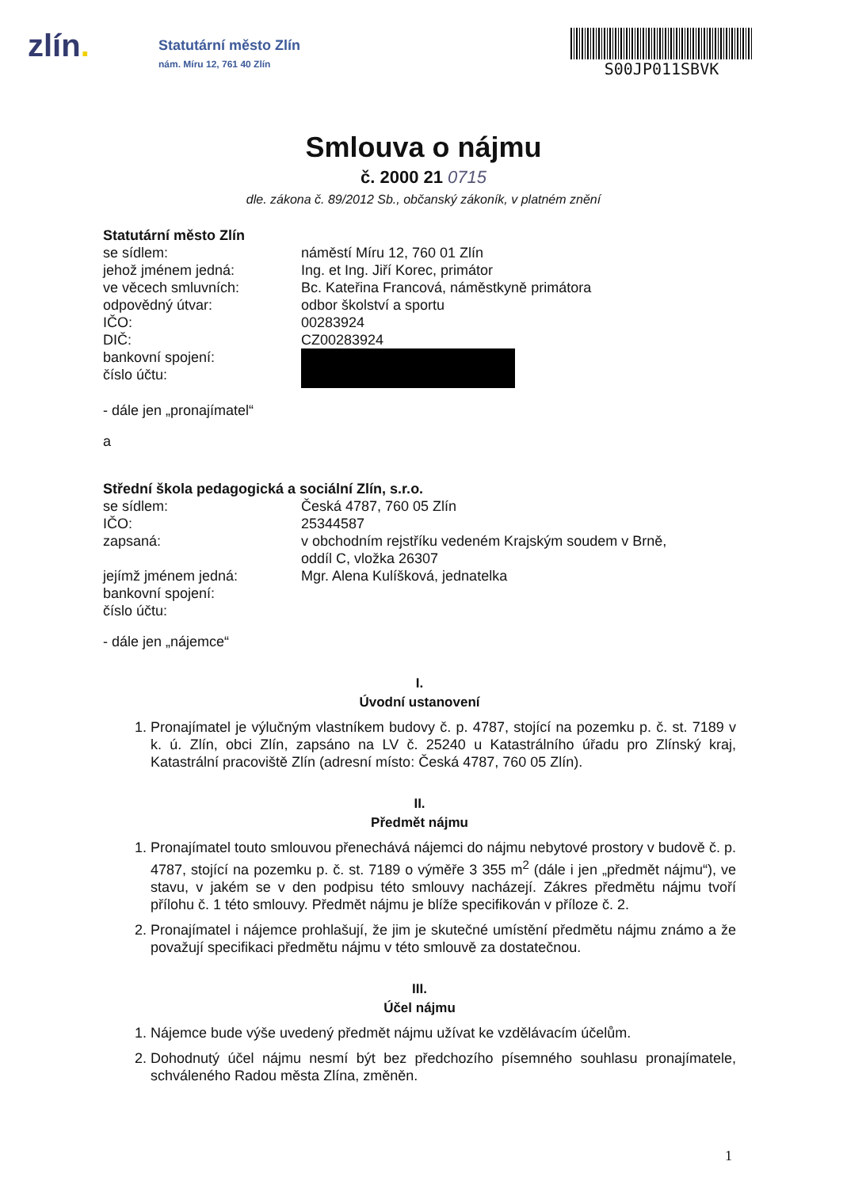zlín.
Statutární město Zlín
nám. Míru 12, 761 40 Zlín
S00JP011SBVK
Smlouva o nájmu
č. 2000 21 0715
dle. zákona č. 89/2012 Sb., občanský zákoník, v platném znění
Statutární město Zlín
se sídlem: náměstí Míru 12, 760 01 Zlín
jehož jménem jedná: Ing. et Ing. Jiří Korec, primátor
ve věcech smluvních: Bc. Kateřina Francová, náměstkyně primátora
odpovědný útvar: odbor školství a sportu
IČO: 00283924
DIČ: CZ00283924
bankovní spojení:
číslo účtu:
- dále jen „pronajímatel“
a
Střední škola pedagogická a sociální Zlín, s.r.o.
se sídlem: Česká 4787, 760 05 Zlín
IČO: 25344587
zapsaná: v obchodním rejstříku vedeném Krajským soudem v Brně,
oddíl C, vložka 26307
jejímž jménem jedná: Mgr. Alena Kulíšková, jednatelka
bankovní spojení:
číslo účtu:
- dále jen „nájemce“
I.
Úvodní ustanovení
1. Pronajímatel je výlučným vlastníkem budovy č. p. 4787, stojící na pozemku p. č. st. 7189 v k. ú. Zlín, obci Zlín, zapsáno na LV č. 25240 u Katastrálního úřadu pro Zlínský kraj, Katastrální pracoviště Zlín (adresní místo: Česká 4787, 760 05 Zlín).
II.
Předmět nájmu
1. Pronajímatel touto smlouvou přenechává nájemci do nájmu nebytové prostory v budově č. p. 4787, stojící na pozemku p. č. st. 7189 o výměře 3 355 m<sup>2</sup> (dále i jen „předmět nájmu“), ve stavu, v jakém se v den podpisu této smlouvy nacházejí. Zákres předmětu nájmu tvoří přílohu č. 1 této smlouvy. Předmět nájmu je blíže specifikován v příloze č. 2.
2. Pronajímatel i nájemce prohlašují, že jim je skutečné umístění předmětu nájmu známo a že považují specifikaci předmětu nájmu v této smlouvě za dostatečnou.
III.
Účel nájmu
1. Nájemce bude výše uvedený předmět nájmu užívat ke vzdělávacím účelům.
2. Dohodnutý účel nájmu nesmí být bez předchozího písemného souhlasu pronajímatele, schváleného Radou města Zlína, změněn.
1